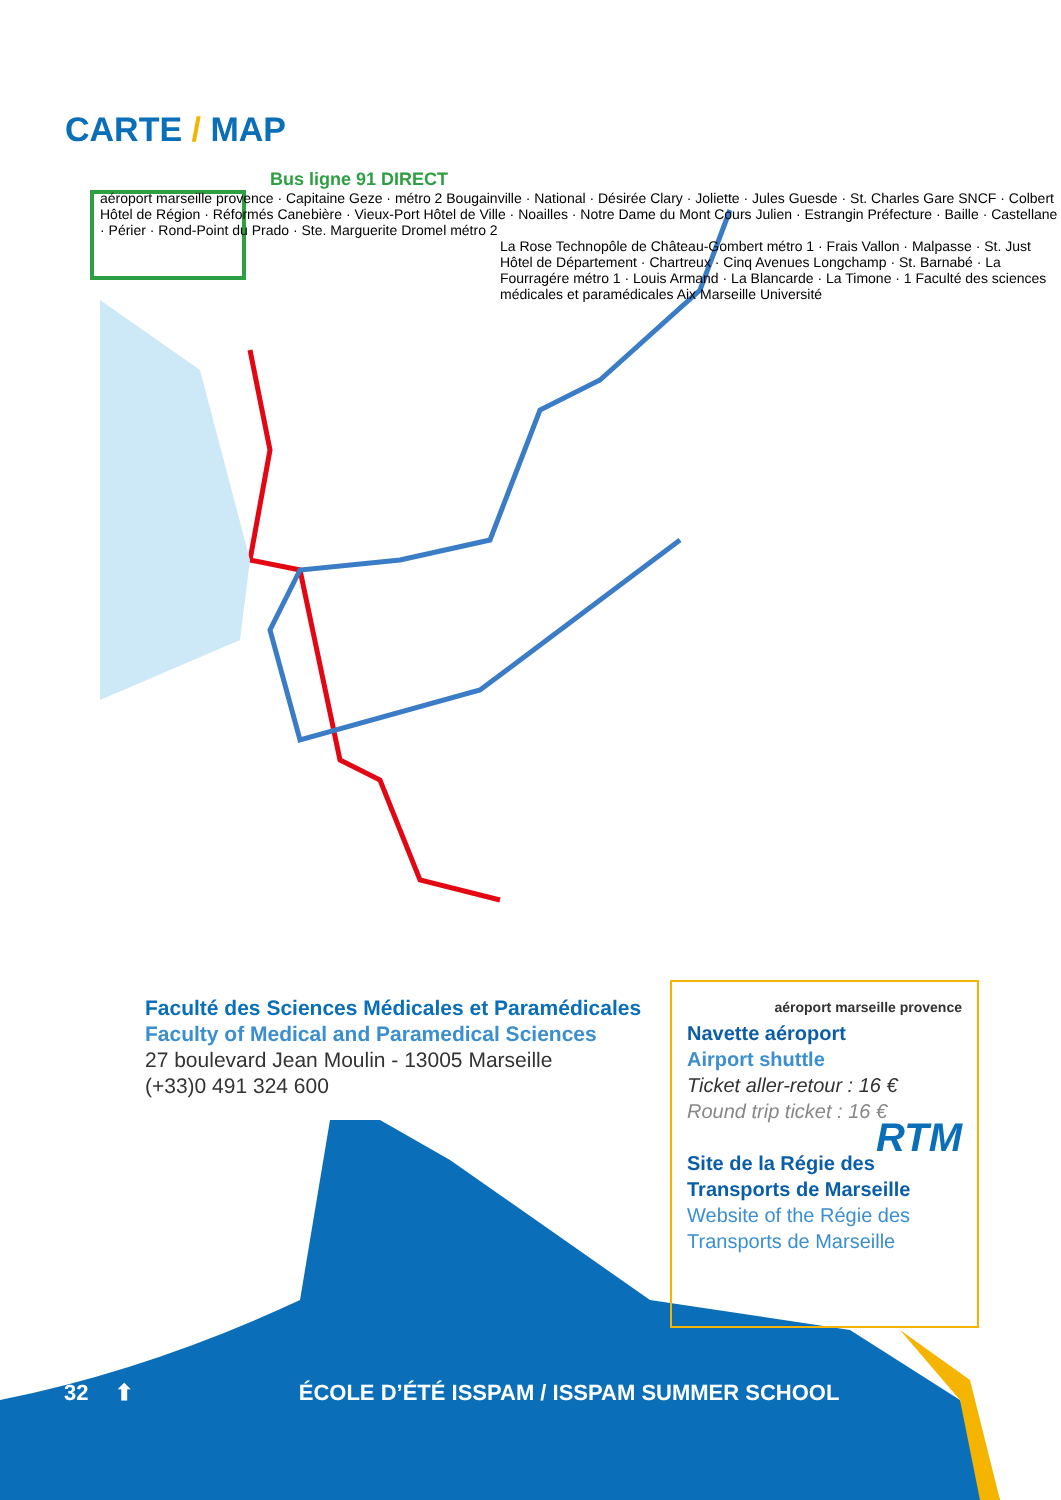CARTE / MAP
Bus ligne 91 DIRECT
aéroport marseille provence · Capitaine Geze · métro 2 Bougainville · National · Désirée Clary · Joliette · Jules Guesde · St. Charles Gare SNCF · Colbert Hôtel de Région · Réformés Canebière · Vieux-Port Hôtel de Ville · Noailles · Notre Dame du Mont Cours Julien · Estrangin Préfecture · Baille · Castellane · Périer · Rond-Point du Prado · Ste. Marguerite Dromel métro 2
La Rose Technopôle de Château-Gombert métro 1 · Frais Vallon · Malpasse · St. Just Hôtel de Département · Chartreux · Cinq Avenues Longchamp · St. Barnabé · La Fourragére métro 1 · Louis Armand · La Blancarde · La Timone · 1 Faculté des sciences médicales et paramédicales Aix Marseille Université
Faculté des Sciences Médicales et Paramédicales
Faculty of Medical and Paramedical Sciences
27 boulevard Jean Moulin - 13005 Marseille
(+33)0 491 324 600
aéroport marseille provence
Navette aéroport
Airport shuttle
Ticket aller-retour : 16 €
Round trip ticket : 16 €
RTM
Site de la Régie des Transports de Marseille
Website of the Régie des Transports de Marseille
32 ⬆ ÉCOLE D’ÉTÉ ISSPAM / ISSPAM SUMMER SCHOOL